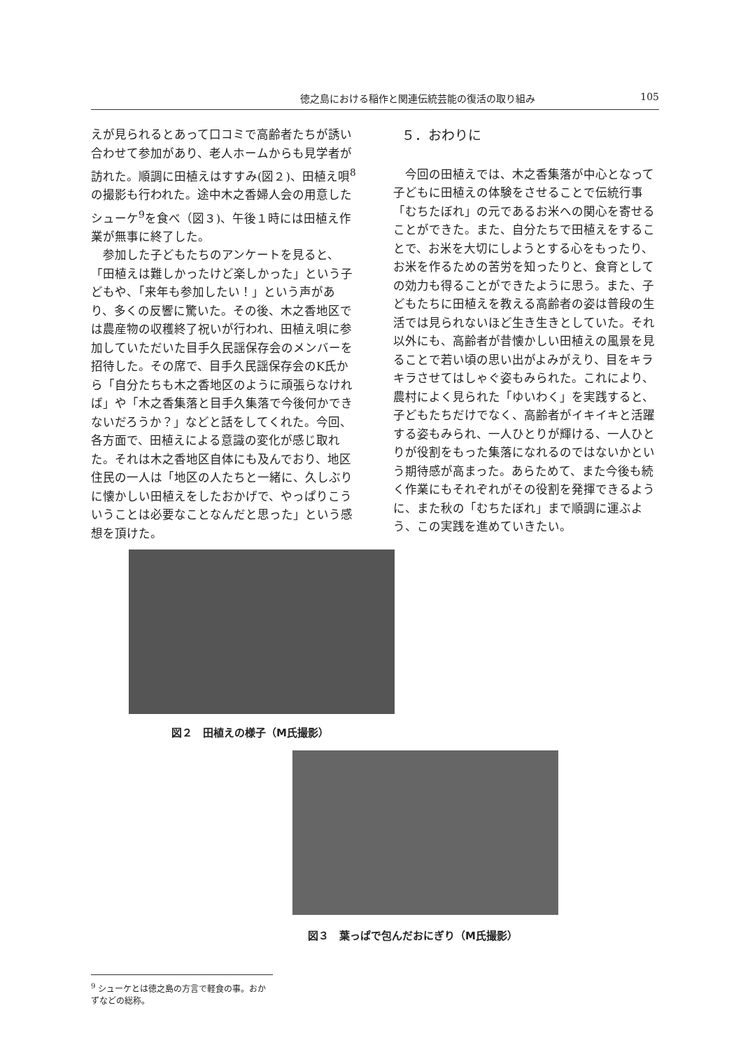徳之島における稲作と関連伝統芸能の復活の取り組み 105
えが見られるとあって口コミで高齢者たちが誘い合わせて参加があり、老人ホームからも見学者が訪れた。順調に田植えはすすみ(図２)、田植え唄<sup>8</sup>の撮影も行われた。途中木之香婦人会の用意したシューケ<sup>9</sup>を食べ（図３)、午後１時には田植え作業が無事に終了した。
参加した子どもたちのアンケートを見ると、「田植えは難しかったけど楽しかった」という子どもや、「来年も参加したい！」という声があり、多くの反響に驚いた。その後、木之香地区では農産物の収穫終了祝いが行われ、田植え唄に参加していただいた目手久民謡保存会のメンバーを招待した。その席で、目手久民謡保存会のK氏から「自分たちも木之香地区のように頑張らなければ」や「木之香集落と目手久集落で今後何かできないだろうか？」などと話をしてくれた。今回、各方面で、田植えによる意識の変化が感じ取れた。それは木之香地区自体にも及んでおり、地区住民の一人は「地区の人たちと一緒に、久しぶりに懐かしい田植えをしたおかげで、やっぱりこういうことは必要なことなんだと思った」という感想を頂けた。
５．おわりに
今回の田植えでは、木之香集落が中心となって子どもに田植えの体験をさせることで伝統行事「むちたぼれ」の元であるお米への関心を寄せることができた。また、自分たちで田植えをすることで、お米を大切にしようとする心をもったり、お米を作るための苦労を知ったりと、食育としての効力も得ることができたように思う。また、子どもたちに田植えを教える高齢者の姿は普段の生活では見られないほど生き生きとしていた。それ以外にも、高齢者が昔懐かしい田植えの風景を見ることで若い頃の思い出がよみがえり、目をキラキラさせてはしゃぐ姿もみられた。これにより、農村によく見られた「ゆいわく」を実践すると、子どもたちだけでなく、高齢者がイキイキと活躍する姿もみられ、一人ひとりが輝ける、一人ひとりが役割をもった集落になれるのではないかという期待感が高まった。あらためて、また今後も続く作業にもそれぞれがその役割を発揮できるように、また秋の「むちたぼれ」まで順調に運ぶよう、この実践を進めていきたい。
図２　田植えの様子（M氏撮影）
図３　葉っぱで包んだおにぎり（M氏撮影）
<sup>9</sup> シューケとは徳之島の方言で軽食の事。おかずなどの総称。